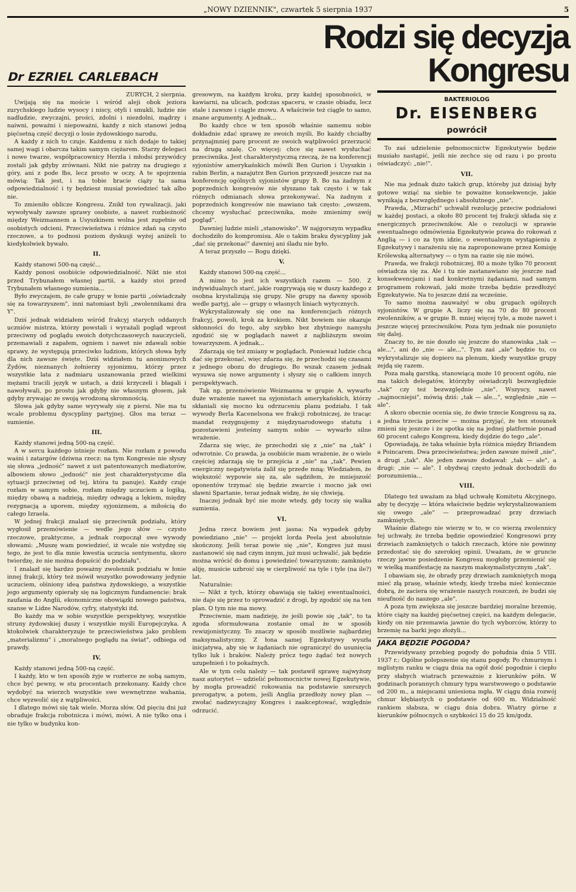„NOWY DZIENNIK", czwartek 5 sierpnia 1937 5
Dr EZRIEL CARLEBACH
Rodzi się decyzja Kongresu
ZURYCH, 2 sierpnia.
Uwijają się na moście i wśród aleji obok jeziora zurychskiego ludzie wysocy i niscy, otyli i smukli, ludzie nie nadludzie, zwyczajni, prości, zdolni i niezdolni, mądrzy i naiwni, poważni i niepoważni, każdy z nich stanowi jedną pięćsetną część decyzji o losie żydowskiego narodu.
A każdy z nich to czuje. Każdemu z nich dodaje to takiej samej wagi i obarcza takim samym ciężarem. Starzy delegaci i nowe twarze, współpracownicy Herzla i młodsi przywódcy zostali jak gdyby zrównani. Nikt nie patrzy na drugiego z góry, ani z pode łbs, lecz prosto w oczy. A te spojrzenia mówią: Tak jest, i na tobie bracie ciąży ta sama odpowiedzialność i ty będziesz musiał powiedzieć tak albo nie.
To zmieniło oblicze Kongresu. Znikł ton rywalizacji, jaki wywoływały zawsze sprawy osobiste, a nawet rozbieżność między Weizmannem a Usyszkinem wolna jest zupełnie od osobistych odcieni. Przeciwieństwa i różnice zdań są czysto rzeczowe, a to podnosi poziom dyskusji wyżej aniżeli to kiedykolwiek bywało.
II.
Każdy stanowi 500-ną część...
Każdy ponosi osobiście odpowiedzialność. Nikt nie stoi przed Trybunałem własnej partii, a każdy stoi przed Trybunałem własnego sumienia...
Było zwyczajem, że całe grupy w łonie partii „oświadczały się za towarzyszem", inni natomiast byli „zwolennikami dra Y".
Dziś jednak widziałem wśród frakcyj starych oddanych uczniów mistrza, którzy powstali i wyrażali pogląd wprost przeciwny od poglądu swoich dotychczasowych nauczycieli, przemawiali z zapałem, ogniem i nawet nie zdawali sobie sprawy, że występują przeciwko ludziom, których słowa były dla nich zawsze święte. Dziś widziałem tu anonimowych Żydów, nieznanych żołnierzy syjonizmu, którzy przez wszystkie lata z nadmiaru uszanowania przed wielkimi mężami tracili język w ustach, a dziś krzyczeli i błagali i nawoływali, po prostu jak gdyby nie własnym głosem, jak gdyby zrywając ze swoją wrodzoną skromnością.
Słowa jak gdyby same wyrywały się z piersi. Nie ma tu wcale problemu dyscypliny partyjnej. Głos ma teraz — sumienie.
III.
Każdy stanowi jedną 500-ną część.
A w sercu każdego istnieje rozłam. Nie rozłam z powodu waśni i zatargów (dziwna rzecz: na tym Kongresie nie słyszy się słowa „jedność" nawet z ust patentowanych mediatorów, albowiem słowo „jedność" nie jest charakterystyczne dla sytuacji przeciwnej od tej, która tu panuje). Każdy czuje rozłam w samym sobie, rozłam między uczuciem a logiką, między obawą a nadzieją, między odwagą a lękiem, między rezygnacją a uporem, między syjonizmem, a miłością do całego Izraela.
W jednej frakcji znalazł się przeciwnik podziału, który wygłosił przemówienie — wedle jego słów — czysto rzeczowe, praktyczne, a jednak rozpoczął swe wywody słowami: „Muszę wam powiedzieć, iż wcale nie wstydzę się tego, że jest to dla mnie kwestia uczucia sentymentu, skoro twierdzę, że nie można dopuścić do podziału".
I znalazł się bardzo poważny zwolennik podziału w łonie innej frakcji, który też mówił wszystko powodowany jedynie uczuciem, olśniony ideą państwa żydowskiego, a wszystkie jego argumenty opierały się na logicznym fundamencie: brak zaufania do Anglii, ekonomiczne obowiązki nowego państwa, szanse w Lidze Narodów, cyfry, statystyki itd.
Bo każdy ma w sobie wszystkie perspektywy, wszystkie struny żydowskiej duszy i wszystkie myśli Europejczyka. A ktokolwiek charakteryzuje te przeciwieństwa jako problem „materializmu" i „moralnego poglądu na świat", odbiega od prawdy.
IV.
Każdy stanowi jedną 500-ną część.
I każdy, kto w ten sposób żyje w rozterce ze sobą samym, chce być pewny, w stu procentach przekonany. Każdy chce wydobyć na wierzch wszystkie swe wewnętrzne wahania, chce wyzwolić się z wątpliwości.
I dlatego mówi się tak wiele. Morza słów. Od pięciu dni już obraduje frakcja robotnicza i mówi, mówi. A nie tylko ona i nie tylko w budynku kon-
gresowym, na każdym kroku, przy każdej sposobności, w kawiarni, na ulicach, podczas spaceru, w czasie obiadu, lecz stale i zawsze i ciągle znowu. A właściwie też ciągle to samo, znane argumenty. A jednak...
Bo każdy chce w ten sposób właśnie samemu sobie dokładnie zdać sprawę ze swoich myśli. Bo każdy chciałby przynajmniej parę procent ze swoich wątpliwości przerzucić na drugą szalę. Co więcej: chce się nawet wysłuchać przeciwnika. Jest charakterystyczną rzeczą, że na konferencji syjonistów amerykańskich mówili Ben Gurion i Usyszkin i rabin Berlin, a nazajutrz Ben Gurion przyszedł jeszcze raz na konferencję ogólnych syjonistów grupy B. Bo na żadnym z poprzednich kongresów nie słyszano tak często i w tak różnych odmianach słowa przekonywać. Na żadnym z poprzednich kongresów nie mawiano tak często: „owszem, chcemy wysłuchać przeciwnika, może zmienimy swój pogląd".
Dawniej ludzie mieli „stanowisko". W najgorszym wypadku dochodziło do kompromisu. Ale o takim braku dyscypliny jak „dać się przekonać" dawniej ani śladu nie było.
A teraz przyszło — Bogu dzięki.
V.
Każdy stanowi 500-ną część...
A mimo to jest ich wszystkich razem — 500. Z indywidualnych starć, jakie rozgrywają się w duszy każdego z osobna krystalizują się grupy. Nie grupy na dawny sposób wedle partyj, ale — grupy o własnych liniach wytycznych.
Wykrystalizowały się one na konferencjach różnych frakcyj, powoli, krok za krokiem. Nikt bowiem nie okazuje skłonności do tego, aby szybko bez zbytniego namysłu zgodzić się w poglądach nawet z najbliższym swoim towarzyszem. A jednak...
Zdarzają się też zmiany w poglądach. Ponieważ ludzie chcą dać się przekonać, więc zdarza się, że przechodzi się czasami z jednego obozu do drugiego. Bo wszak czasem jednak wysuwa się nowe argumenty i słyszy się o całkiem innych perspektywach.
Tak np. przemówienie Weizmanna w grupie A. wywarło duże wrażenie nawet na syjonistach amerykańskich, którzy skłaniali się mocno ku odrzuceniu planu podziału. I tak wywody Berla Kacenelsona we frakcji robotniczej, że tracąc mandat rezygnujemy z międzynarodowego statutu i pozostawieni jesteśmy samym sobie — wywarło silne wrażenie.
Zdarza się więc, że przechodzi się z „nie" na „tak" i odwrotnie. Co prawda, ja osobiście mam wrażenie, że o wiele częściej zdarzają się te przejścia z „nie" na „tak". Pewien energiczny negatywista żalił się przede mną: Wiedziałem, że większość wypowie się za, ale sądziłem, że mniejszość oponentów trzymać się będzie zwarcie i mocno jak owi sławni Spartanie, teraz jednak widzę, że się chwieją.
Inaczej jednak być nie może wtedy, gdy toczy się walka sumienia.
VI.
Jedna rzecz bowiem jest jasna: Na wypadek gdyby powiedziano „nie" — projekt lorda Peela jest absolutnie skończony. Jeśli teraz powie się „nie", Kongres już musi zastanowić się nad czym innym, już musi uchwalić, jak będzie można wrócić do domu i powiedzieć towarzyszom: zamknięto aliję, musicie uzbroić się w cierpliwość na tyle i tyle (na ile?) lat.
Naturalnie:
— Nikt z tych, którzy obawiają się takiej ewentualności, nie daje się przez to sprowadzić z drogi, by zgodzić się na ten plan. O tym nie ma mowy.
Przeciwnie, mam nadzieję, że jeśli powie się „tak", to ta zgoda sformułowana zostanie omal że w sposób rewizjonistyczny. To znaczy w sposób możliwie najbardziej maksymalistyczny. Z łona samej Egzekutywy wyszła inicjatywa, aby się w żądaniach nie ograniczyć do usunięcia tylko luk i braków. Należy prócz tego żądać też nowych uzupełnień i to pokaźnych.
Ale w tym celu należy — tak postawił sprawę najwyższy nasz autorytet — udzielić pełnomocnictw nowej Egzekutywie, by mogła prowadzić rokowania na podstawie szerszych prerogatyw, a potem, jeśli Anglia przedłoży nowy plan — zwołać nadzwyczajny Kongres i zaakceptować, względnie odrzucić.
BAKTERIOLOG
Dr. EISENBERG
powrócił
To zaś udzielenie pełnomocnictw Egzekutywie będzie musiało nastąpić, jeśli nie zechce się od razu i po prostu oświadczyć: „nie!".
VII.
Nie ma jednak dużo takich grup, któreby już dzisiaj były gotowe wziąć na siebie te poważne konsekwencje, jakie wynikają z bezwzględnego i absolutnego „nie".
Prawda, „Mizrachi" uchwalił rezolucję przeciw podziałowi w każdej postaci, a około 80 procent tej frakcji składa się z energicznych przeciwników. Ale o rezolucji w sprawie ewentualnego odmówienia Egzekutywie prawa do rokowań z Anglią — i co za tym idzie, o ewentualnym wystąpieniu z Egzekutywy i narażeniu się na zaproponowane przez Komisję Królewską alternatywy — o tym na razie się nie mówi.
Prawda, we frakcji robotniczej, 80 a może tylko 70 procent oświadcza się za. Ale i tu nie zastanawiano się jeszcze nad konsekwencjami i nad konkretnymi żądaniami, nad samym programem rokowań, jaki może trzeba będzie przedłożyć Egzekutywie. Na to jeszcze dziś za wcześnie.
To samo można zauważyć w obu grupach ogólnych syjonistów. W grupie A. liczy się na 70 do 80 procent zwolenników, a w grupie B. mniej więcej tyle, a może nawet i jeszcze więcej przeciwników. Poza tym jednak nie posunięto się dalej.
Znaczy to, że nie doszło się jeszcze do stanowiska „tak — ale...", ani do „nie — ale...". Tym zaś „ale" będzie to, co wykrystalizuje się dopiero na plenum, kiedy wszystkie grupy zejdą się razem.
Poza małą garstką, stanowiącą może 10 procent ogółu, nie ma takich delegatów, którzyby oświadczyli bezwzględnie „tak" czy też bezwzględnie „nie". Wszyscy, nawet „najmocniejsi", mówią dziś: „tak — ale...", względnie „nie — ale".
A skoro obecnie ocenia się, że dwie trzecie Kongresu są za, a jedna trzecia przeciw — można przyjąć, że ten stosunek zmieni się jeszcze i że spotka się na jednej platformie ponad 60 procent całego Kongresu, kiedy dojdzie do tego „ale".
Opowiadają, że taka właśnie była różnica między Briandem a Poincarem. Dwa przeciwieństwa; jeden zawsze mówił „nie", a drugi „tak". Ale jeden zawsze dodawał: „tak — ale", a drugi: „nie — ale". I obydwaj często jednak dochodzili do porozumienia...
VIII.
Dlatego też uważam za błąd uchwałę Komitetu Akcyjnego, aby tę decyzję — która właściwie będzie wykrystalizowaniem się owego „ale" — przeprowadzać przy drzwiach zamkniętych.
Właśnie dlatego nie wierzę w to, w co wierzą zwolennicy tej uchwały, że trzeba będzie opowiedzieć Kongresowi przy drzwiach zamkniętych o takich rzeczach, które nie powinny przedostać się do szerokiej opinii. Uważam, że w gruncie rzeczy jawne posiedzenie Kongresu mogłoby przemienić się w wielką manifestację za naszym maksymalistycznym „tak".
I obawiam się, że obrady przy drzwiach zamkniętych mogą mieć złą prasę, właśnie wtedy, kiedy trzeba mieć koniecznie dobrą, że zaciera się wrażenie naszych roszczeń, że budzi się nieufność do naszego „ale".
A poza tym zwiększa się jeszcze bardziej moralne brzemię, które ciąży na każdej pięćsetnej części, na każdym delegacie, kiedy on nie przemawia jawnie do tych wyborców, którzy to brzemię na barki jego złożyli...
JAKA BĘDZIE POGODA?
Przewidywany przebieg pogody do południa dnia 5 VIII. 1937 r.: Ogólne polepszenie się stanu pogody. Po chmurnym i mglistym ranku w ciągu dnia na ogół dość pogodnie i ciepło przy słabych wiatrach przeważnie z kierunków półn. W godzinach porannych chmury typu warstwowego o podstawie od 200 m., a miejscami uniesiona mgła. W ciągu dnia rozwój chmur kłębiastych o podstawie od 600 m. Widzialność rankiem słabsza, w ciągu dnia dobra. Wiatry górne z kierunków północnych o szybkości 15 do 25 km/godz.